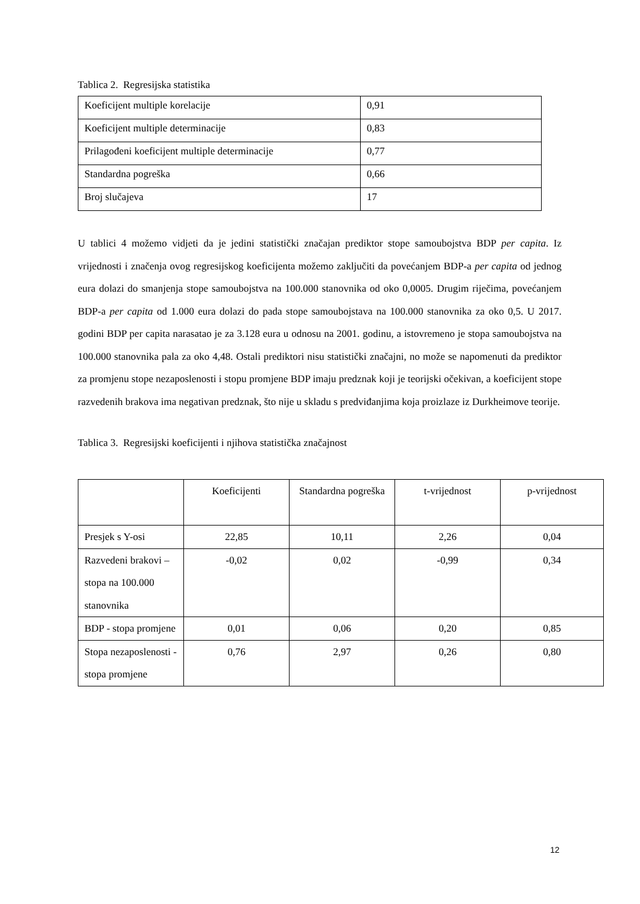Tablica 2. Regresijska statistika
| Koeficijent multiple korelacije | 0,91 |
| Koeficijent multiple determinacije | 0,83 |
| Prilagođeni koeficijent multiple determinacije | 0,77 |
| Standardna pogreška | 0,66 |
| Broj slučajeva | 17 |
U tablici 4 možemo vidjeti da je jedini statistički značajan prediktor stope samoubojstva BDP per capita. Iz vrijednosti i značenja ovog regresijskog koeficijenta možemo zaključiti da povećanjem BDP-a per capita od jednog eura dolazi do smanjenja stope samoubojstva na 100.000 stanovnika od oko 0,0005. Drugim riječima, povećanjem BDP-a per capita od 1.000 eura dolazi do pada stope samoubojstava na 100.000 stanovnika za oko 0,5. U 2017. godini BDP per capita narasatao je za 3.128 eura u odnosu na 2001. godinu, a istovremeno je stopa samoubojstva na 100.000 stanovnika pala za oko 4,48. Ostali prediktori nisu statistički značajni, no može se napomenuti da prediktor za promjenu stope nezaposlenosti i stopu promjene BDP imaju predznak koji je teorijski očekivan, a koeficijent stope razvedenih brakova ima negativan predznak, što nije u skladu s predviđanjima koja proizlaze iz Durkheimove teorije.
Tablica 3. Regresijski koeficijenti i njihova statistička značajnost
| | Koeficijenti | Standardna pogreška | t-vrijednost | p-vrijednost |
| Presjek s Y-osi | 22,85 | 10,11 | 2,26 | 0,04 |
| Razvedeni brakovi – stopa na 100.000 stanovnika | -0,02 | 0,02 | -0,99 | 0,34 |
| BDP - stopa promjene | 0,01 | 0,06 | 0,20 | 0,85 |
| Stopa nezaposlenosti - stopa promjene | 0,76 | 2,97 | 0,26 | 0,80 |
12